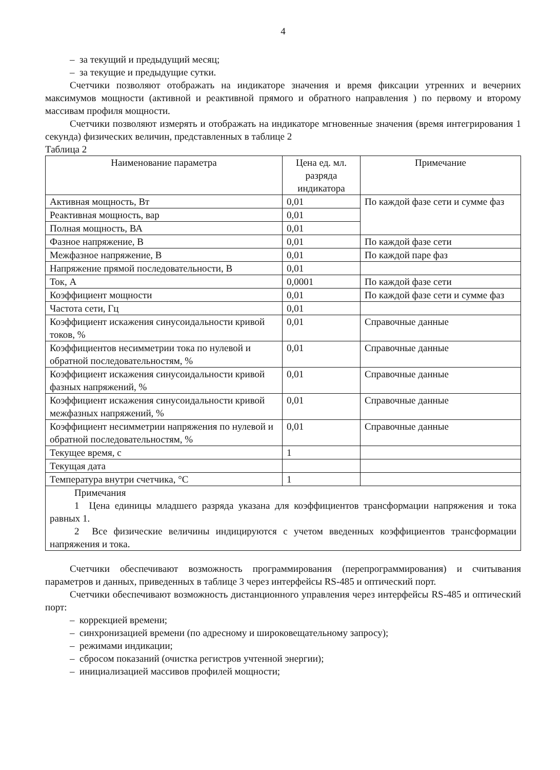4
– за текущий и предыдущий месяц;
– за текущие и предыдущие сутки.
Счетчики позволяют отображать на индикаторе значения и время фиксации утренних и вечерних максимумов мощности (активной и реактивной прямого и обратного направления ) по первому и второму массивам профиля мощности.
Счетчики позволяют измерять и отображать на индикаторе мгновенные значения (время интегрирования 1 секунда) физических величин, представленных в таблице 2
Таблица 2
| Наименование параметра | Цена ед. мл. разряда индикатора | Примечание |
| --- | --- | --- |
| Активная мощность, Вт | 0,01 | По каждой фазе сети и сумме фаз |
| Реактивная мощность, вар | 0,01 | |
| Полная мощность, ВА | 0,01 | |
| Фазное напряжение, В | 0,01 | По каждой фазе сети |
| Межфазное напряжение, В | 0,01 | По каждой паре фаз |
| Напряжение прямой последовательности, В | 0,01 | |
| Ток, А | 0,0001 | По каждой фазе сети |
| Коэффициент мощности | 0,01 | По каждой фазе сети и сумме фаз |
| Частота сети, Гц | 0,01 | |
| Коэффициент искажения синусоидальности кривой токов, % | 0,01 | Справочные данные |
| Коэффициентов несимметрии тока по нулевой и обратной последовательностям, % | 0,01 | Справочные данные |
| Коэффициент искажения синусоидальности кривой фазных напряжений, % | 0,01 | Справочные данные |
| Коэффициент искажения синусоидальности кривой межфазных напряжений, % | 0,01 | Справочные данные |
| Коэффициент несимметрии напряжения по нулевой и обратной последовательностям, % | 0,01 | Справочные данные |
| Текущее время, с | 1 | |
| Текущая дата | | |
| Температура внутри счетчика, °С | 1 | |
| Примечания 1 Цена единицы младшего разряда указана для коэффициентов трансформации напряжения и тока равных 1. 2 Все физические величины индицируются с учетом введенных коэффициентов трансформации напряжения и тока. | | |
Счетчики обеспечивают возможность программирования (перепрограммирования) и считывания параметров и данных, приведенных в таблице 3 через интерфейсы RS-485 и оптический порт.
Счетчики обеспечивают возможность дистанционного управления через интерфейсы RS-485 и оптический порт:
– коррекцией времени;
– синхронизацией времени (по адресному и широковещательному запросу);
– режимами индикации;
– сбросом показаний (очистка регистров учтенной энергии);
– инициализацией массивов профилей мощности;